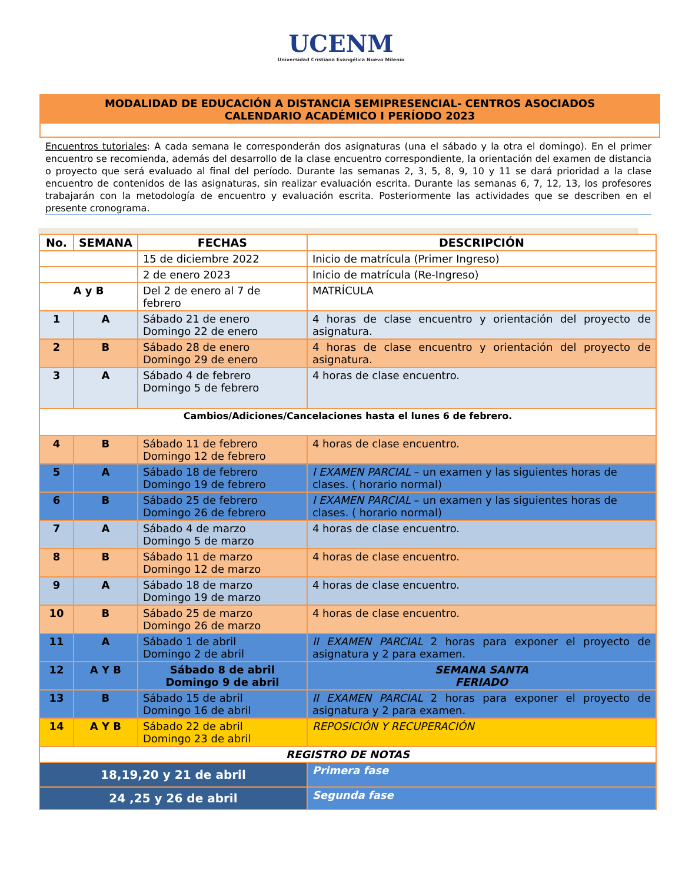UCENM
Universidad Cristiana Evangélica Nuevo Milenio
MODALIDAD DE EDUCACIÓN A DISTANCIA SEMIPRESENCIAL- CENTROS ASOCIADOS
CALENDARIO ACADÉMICO I PERÍODO 2023
Encuentros tutoriales: A cada semana le corresponderán dos asignaturas (una el sábado y la otra el domingo). En el primer encuentro se recomienda, además del desarrollo de la clase encuentro correspondiente, la orientación del examen de distancia o proyecto que será evaluado al final del período. Durante las semanas 2, 3, 5, 8, 9, 10 y 11 se dará prioridad a la clase encuentro de contenidos de las asignaturas, sin realizar evaluación escrita. Durante las semanas 6, 7, 12, 13, los profesores trabajarán con la metodología de encuentro y evaluación escrita. Posteriormente las actividades que se describen en el presente cronograma.
| No. | SEMANA | FECHAS | DESCRIPCIÓN |
| --- | --- | --- | --- |
| | | 15 de diciembre 2022 | Inicio de matrícula (Primer Ingreso) |
| | | 2 de enero 2023 | Inicio de matrícula (Re-Ingreso) |
| A y B | | Del 2 de enero al 7 de febrero | MATRÍCULA |
| 1 | A | Sábado 21 de enero Domingo 22 de enero | 4 horas de clase encuentro y orientación del proyecto de asignatura. |
| 2 | B | Sábado 28 de enero Domingo 29 de enero | 4 horas de clase encuentro y orientación del proyecto de asignatura. |
| 3 | A | Sábado 4 de febrero Domingo 5 de febrero | 4 horas de clase encuentro. |
| Cambios/Adiciones/Cancelaciones hasta el lunes 6 de febrero. | | | |
| 4 | B | Sábado 11 de febrero Domingo 12 de febrero | 4 horas de clase encuentro. |
| 5 | A | Sábado 18 de febrero Domingo 19 de febrero | I EXAMEN PARCIAL – un examen y las siguientes horas de clases. ( horario normal) |
| 6 | B | Sábado 25 de febrero Domingo 26 de febrero | I EXAMEN PARCIAL – un examen y las siguientes horas de clases. ( horario normal) |
| 7 | A | Sábado 4 de marzo Domingo 5 de marzo | 4 horas de clase encuentro. |
| 8 | B | Sábado 11 de marzo Domingo 12 de marzo | 4 horas de clase encuentro. |
| 9 | A | Sábado 18 de marzo Domingo 19 de marzo | 4 horas de clase encuentro. |
| 10 | B | Sábado 25 de marzo Domingo 26 de marzo | 4 horas de clase encuentro. |
| 11 | A | Sábado 1 de abril Domingo 2 de abril | II EXAMEN PARCIAL 2 horas para exponer el proyecto de asignatura y 2 para examen. |
| 12 | A Y B | Sábado 8 de abril Domingo 9 de abril | SEMANA SANTA FERIADO |
| 13 | B | Sábado 15 de abril Domingo 16 de abril | II EXAMEN PARCIAL 2 horas para exponer el proyecto de asignatura y 2 para examen. |
| 14 | A Y B | Sábado 22 de abril Domingo 23 de abril | REPOSICIÓN Y RECUPERACIÓN |
| REGISTRO DE NOTAS | | | |
| 18,19,20 y 21 de abril | | | Primera fase |
| 24 ,25 y 26 de abril | | | Segunda fase |